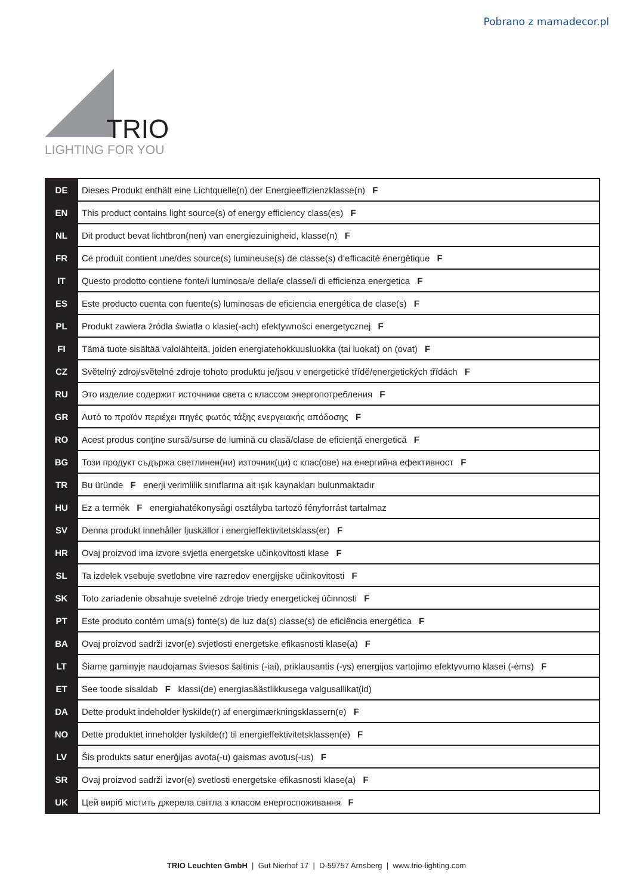Pobrano z mamadecor.pl
TRIO
LIGHTING FOR YOU
| DE | Dieses Produkt enthält eine Lichtquelle(n) der Energieeffizienzklasse(n) F |
| EN | This product contains light source(s) of energy efficiency class(es) F |
| NL | Dit product bevat lichtbron(nen) van energiezuinigheid, klasse(n) F |
| FR | Ce produit contient une/des source(s) lumineuse(s) de classe(s) d‘efficacité énergétique F |
| IT | Questo prodotto contiene fonte/i luminosa/e della/e classe/i di efficienza energetica F |
| ES | Este producto cuenta con fuente(s) luminosas de eficiencia energética de clase(s) F |
| PL | Produkt zawiera źródła światła o klasie(-ach) efektywności energetycznej F |
| FI | Tämä tuote sisältää valolähteitä, joiden energiatehokkuusluokka (tai luokat) on (ovat) F |
| CZ | Světelný zdroj/světelné zdroje tohoto produktu je/jsou v energetické třídě/energetických třídách F |
| RU | Это изделие содержит источники света с классом энергопотребления F |
| GR | Αυτό το προϊόν περιέχει πηγές φωτός τάξης ενεργειακής απόδοσης F |
| RO | Acest produs conține sursă/surse de lumină cu clasă/clase de eficiență energetică F |
| BG | Този продукт съдържа светлинен(ни) източник(ци) с клас(ове) на енергийна ефективност F |
| TR | Bu üründe F enerji verimlilik sınıflarına ait ışık kaynakları bulunmaktadır |
| HU | Ez a termék F energiahatékonysági osztályba tartozó fényforrást tartalmaz |
| SV | Denna produkt innehåller ljuskällor i energieffektivitetsklass(er) F |
| HR | Ovaj proizvod ima izvore svjetla energetske učinkovitosti klase F |
| SL | Ta izdelek vsebuje svetlobne vire razredov energijske učinkovitosti F |
| SK | Toto zariadenie obsahuje svetelné zdroje triedy energetickej účinnosti F |
| PT | Este produto contém uma(s) fonte(s) de luz da(s) classe(s) de eficiência energética F |
| BA | Ovaj proizvod sadrži izvor(e) svjetlosti energetske efikasnosti klase(a) F |
| LT | Šiame gaminyje naudojamas šviesos šaltinis (-iai), priklausantis (-ys) energijos vartojimo efektyvumo klasei (-ėms) F |
| ET | See toode sisaldab F klassi(de) energiasäästlikkusega valgusallikat(id) |
| DA | Dette produkt indeholder lyskilde(r) af energimærkningsklassern(e) F |
| NO | Dette produktet inneholder lyskilde(r) til energieffektivitetsklassen(e) F |
| LV | Šis produkts satur enerģijas avota(-u) gaismas avotus(-us) F |
| SR | Ovaj proizvod sadrži izvor(e) svetlosti energetske efikasnosti klase(a) F |
| UK | Цей виріб містить джерела світла з класом енергоспоживання F |
TRIO Leuchten GmbH | Gut Nierhof 17 | D-59757 Arnsberg | www.trio-lighting.com